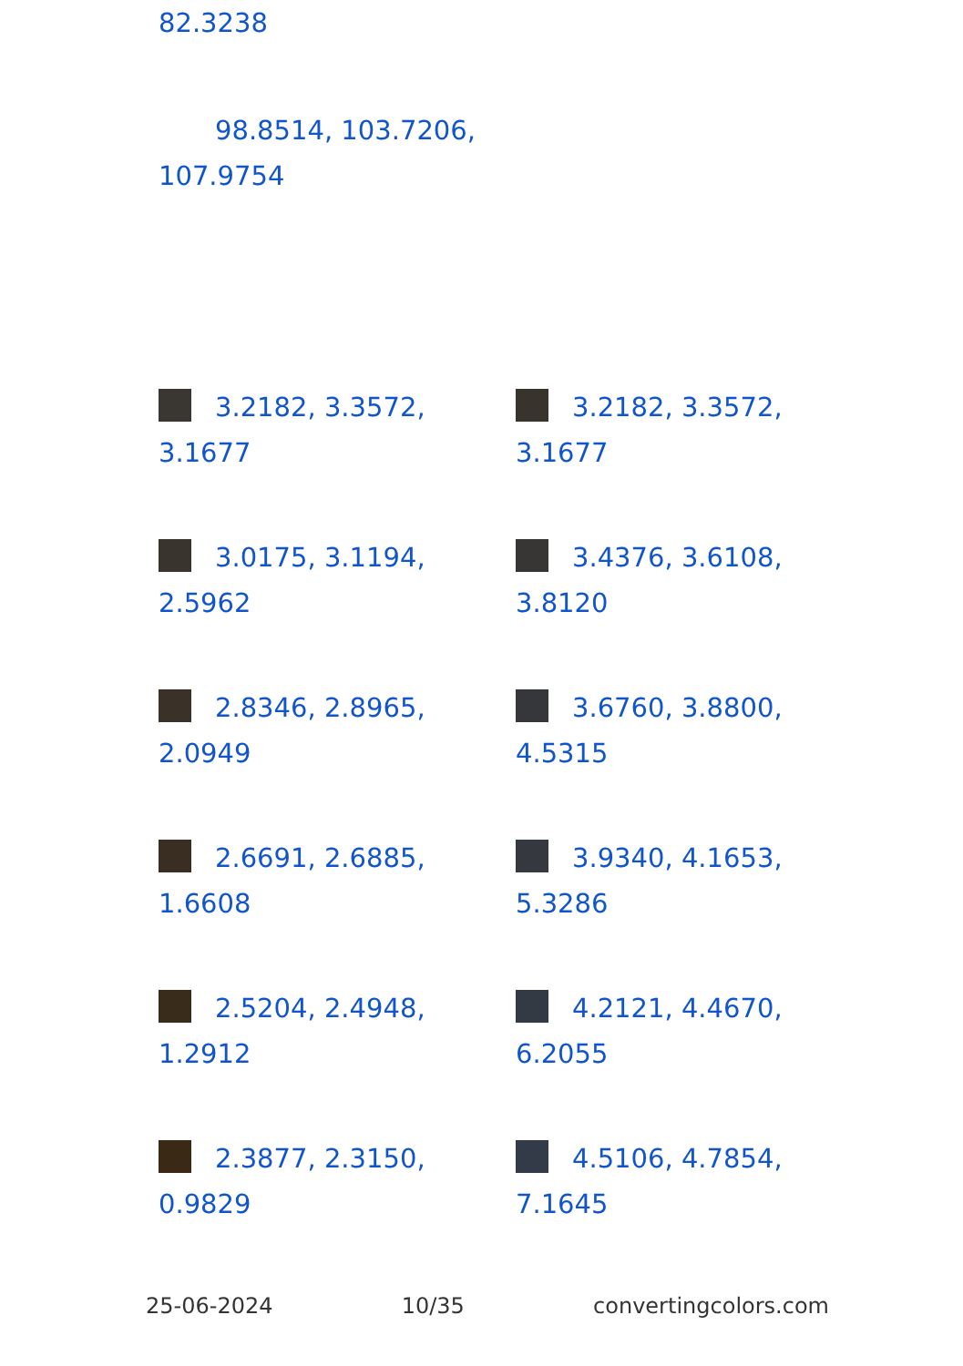82.3238
98.8514, 103.7206, 107.9754
3.2182, 3.3572, 3.1677 3.2182, 3.3572, 3.1677
3.0175, 3.1194, 2.5962 3.4376, 3.6108, 3.8120
2.8346, 2.8965, 2.0949 3.6760, 3.8800, 4.5315
2.6691, 2.6885, 1.6608 3.9340, 4.1653, 5.3286
2.5204, 2.4948, 1.2912 4.2121, 4.4670, 6.2055
2.3877, 2.3150, 0.9829 4.5106, 4.7854, 7.1645
25-06-2024 10/35 convertingcolors.com